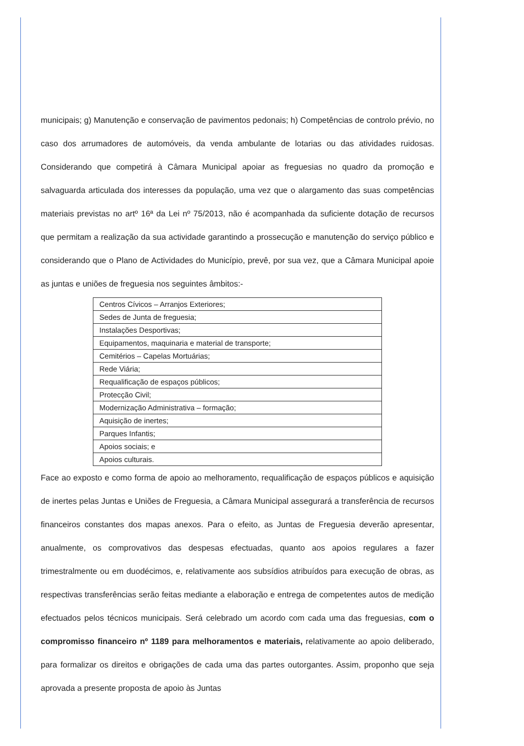municipais; g) Manutenção e conservação de pavimentos pedonais; h) Competências de controlo prévio, no caso dos arrumadores de automóveis, da venda ambulante de lotarias ou das atividades ruidosas. Considerando que competirá à Câmara Municipal apoiar as freguesias no quadro da promoção e salvaguarda articulada dos interesses da população, uma vez que o alargamento das suas competências materiais previstas no artº 16ª da Lei nº 75/2013, não é acompanhada da suficiente dotação de recursos que permitam a realização da sua actividade garantindo a prossecução e manutenção do serviço público e considerando que o Plano de Actividades do Município, prevê, por sua vez, que a Câmara Municipal apoie as juntas e uniões de freguesia nos seguintes âmbitos:-
| Centros Cívicos – Arranjos Exteriores; |
| Sedes de Junta de freguesia; |
| Instalações Desportivas; |
| Equipamentos, maquinaria e material de transporte; |
| Cemitérios – Capelas Mortuárias; |
| Rede Viária; |
| Requalificação de espaços públicos; |
| Protecção Civil; |
| Modernização Administrativa – formação; |
| Aquisição de inertes; |
| Parques Infantis; |
| Apoios sociais; e |
| Apoios culturais. |
Face ao exposto e como forma de apoio ao melhoramento, requalificação de espaços públicos e aquisição de inertes pelas Juntas e Uniões de Freguesia, a Câmara Municipal assegurará a transferência de recursos financeiros constantes dos mapas anexos. Para o efeito, as Juntas de Freguesia deverão apresentar, anualmente, os comprovativos das despesas efectuadas, quanto aos apoios regulares a fazer trimestralmente ou em duodécimos, e, relativamente aos subsídios atribuídos para execução de obras, as respectivas transferências serão feitas mediante a elaboração e entrega de competentes autos de medição efectuados pelos técnicos municipais. Será celebrado um acordo com cada uma das freguesias, com o compromisso financeiro nº 1189 para melhoramentos e materiais, relativamente ao apoio deliberado, para formalizar os direitos e obrigações de cada uma das partes outorgantes. Assim, proponho que seja aprovada a presente proposta de apoio às Juntas